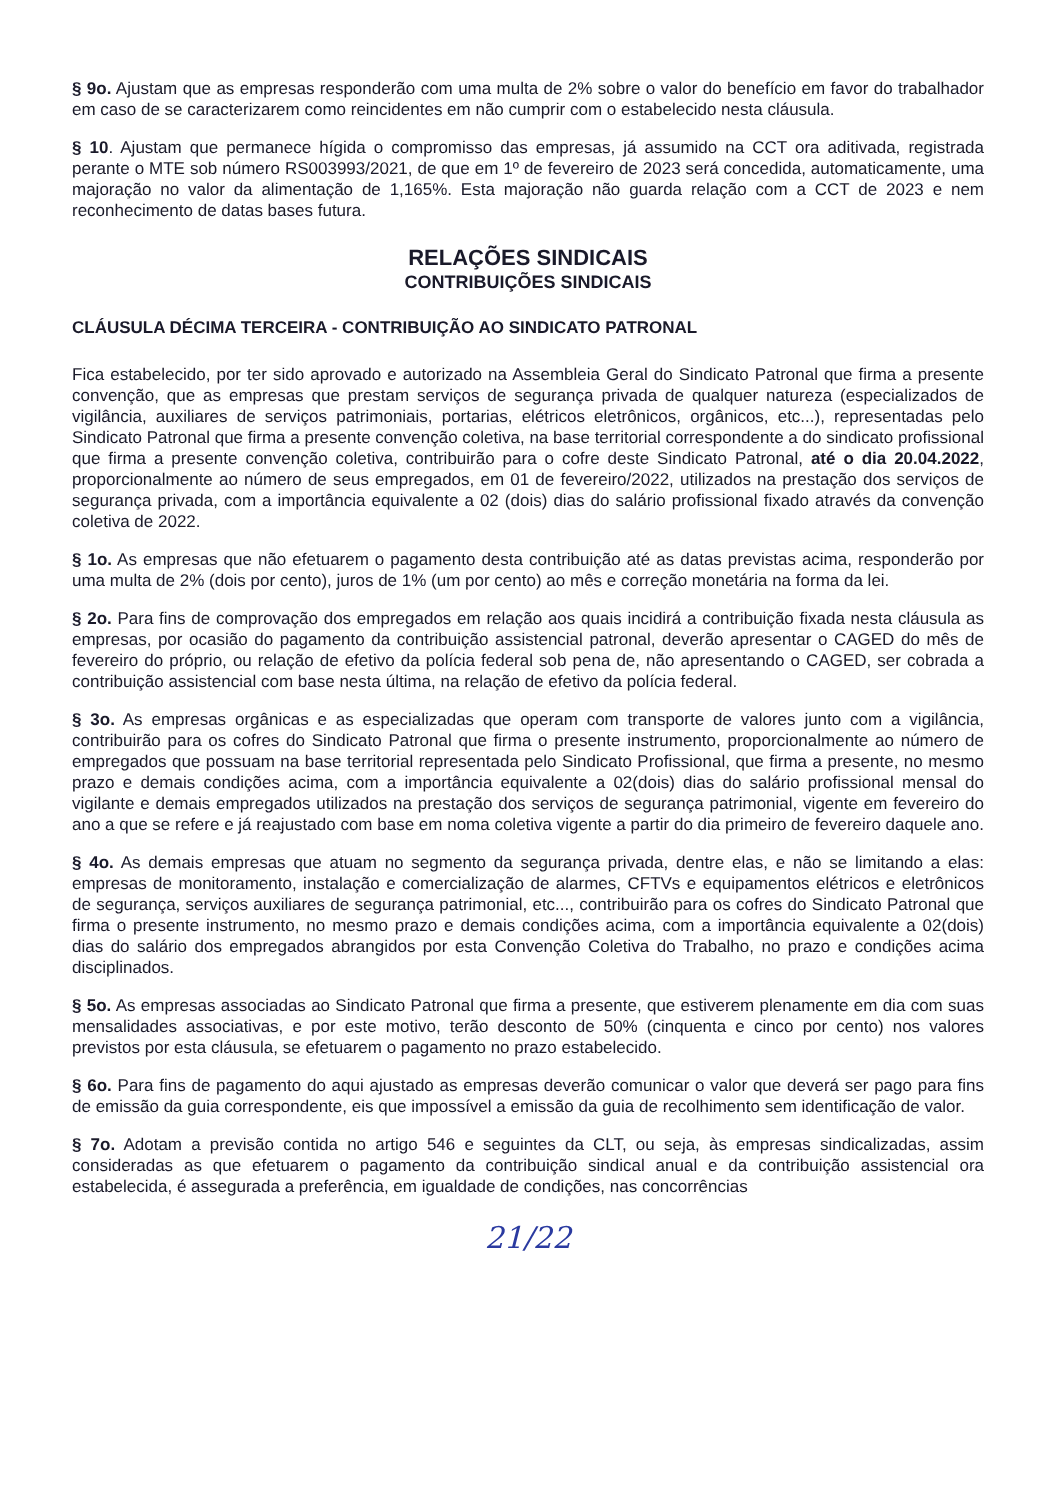§ 9o. Ajustam que as empresas responderão com uma multa de 2% sobre o valor do benefício em favor do trabalhador em caso de se caracterizarem como reincidentes em não cumprir com o estabelecido nesta cláusula.
§ 10. Ajustam que permanece hígida o compromisso das empresas, já assumido na CCT ora aditivada, registrada perante o MTE sob número RS003993/2021, de que em 1º de fevereiro de 2023 será concedida, automaticamente, uma majoração no valor da alimentação de 1,165%. Esta majoração não guarda relação com a CCT de 2023 e nem reconhecimento de datas bases futura.
RELAÇÕES SINDICAIS
CONTRIBUIÇÕES SINDICAIS
CLÁUSULA DÉCIMA TERCEIRA - CONTRIBUIÇÃO AO SINDICATO PATRONAL
Fica estabelecido, por ter sido aprovado e autorizado na Assembleia Geral do Sindicato Patronal que firma a presente convenção, que as empresas que prestam serviços de segurança privada de qualquer natureza (especializados de vigilância, auxiliares de serviços patrimoniais, portarias, elétricos eletrônicos, orgânicos, etc...), representadas pelo Sindicato Patronal que firma a presente convenção coletiva, na base territorial correspondente a do sindicato profissional que firma a presente convenção coletiva, contribuirão para o cofre deste Sindicato Patronal, até o dia 20.04.2022, proporcionalmente ao número de seus empregados, em 01 de fevereiro/2022, utilizados na prestação dos serviços de segurança privada, com a importância equivalente a 02 (dois) dias do salário profissional fixado através da convenção coletiva de 2022.
§ 1o. As empresas que não efetuarem o pagamento desta contribuição até as datas previstas acima, responderão por uma multa de 2% (dois por cento), juros de 1% (um por cento) ao mês e correção monetária na forma da lei.
§ 2o. Para fins de comprovação dos empregados em relação aos quais incidirá a contribuição fixada nesta cláusula as empresas, por ocasião do pagamento da contribuição assistencial patronal, deverão apresentar o CAGED do mês de fevereiro do próprio, ou relação de efetivo da polícia federal sob pena de, não apresentando o CAGED, ser cobrada a contribuição assistencial com base nesta última, na relação de efetivo da polícia federal.
§ 3o. As empresas orgânicas e as especializadas que operam com transporte de valores junto com a vigilância, contribuirão para os cofres do Sindicato Patronal que firma o presente instrumento, proporcionalmente ao número de empregados que possuam na base territorial representada pelo Sindicato Profissional, que firma a presente, no mesmo prazo e demais condições acima, com a importância equivalente a 02(dois) dias do salário profissional mensal do vigilante e demais empregados utilizados na prestação dos serviços de segurança patrimonial, vigente em fevereiro do ano a que se refere e já reajustado com base em noma coletiva vigente a partir do dia primeiro de fevereiro daquele ano.
§ 4o. As demais empresas que atuam no segmento da segurança privada, dentre elas, e não se limitando a elas: empresas de monitoramento, instalação e comercialização de alarmes, CFTVs e equipamentos elétricos e eletrônicos de segurança, serviços auxiliares de segurança patrimonial, etc..., contribuirão para os cofres do Sindicato Patronal que firma o presente instrumento, no mesmo prazo e demais condições acima, com a importância equivalente a 02(dois) dias do salário dos empregados abrangidos por esta Convenção Coletiva do Trabalho, no prazo e condições acima disciplinados.
§ 5o. As empresas associadas ao Sindicato Patronal que firma a presente, que estiverem plenamente em dia com suas mensalidades associativas, e por este motivo, terão desconto de 50% (cinquenta e cinco por cento) nos valores previstos por esta cláusula, se efetuarem o pagamento no prazo estabelecido.
§ 6o. Para fins de pagamento do aqui ajustado as empresas deverão comunicar o valor que deverá ser pago para fins de emissão da guia correspondente, eis que impossível a emissão da guia de recolhimento sem identificação de valor.
§ 7o. Adotam a previsão contida no artigo 546 e seguintes da CLT, ou seja, às empresas sindicalizadas, assim consideradas as que efetuarem o pagamento da contribuição sindical anual e da contribuição assistencial ora estabelecida, é assegurada a preferência, em igualdade de condições, nas concorrências
21/22